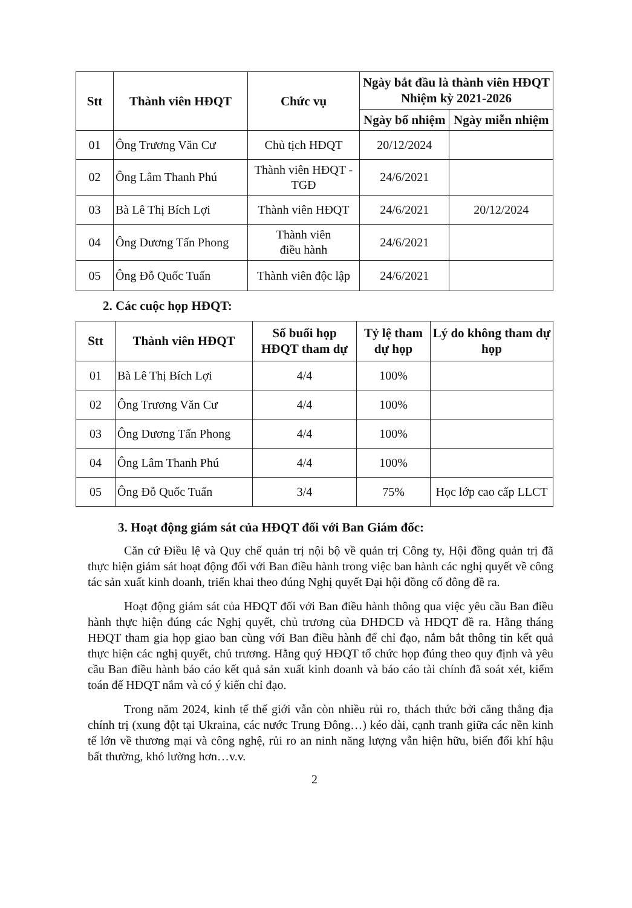| Stt | Thành viên HĐQT | Chức vụ | Ngày bắt đầu là thành viên HĐQT Nhiệm kỳ 2021-2026 | |
| --- | --- | --- | --- | --- |
| | | | Ngày bổ nhiệm | Ngày miễn nhiệm |
| 01 | Ông Trương Văn Cư | Chủ tịch HĐQT | 20/12/2024 | |
| 02 | Ông Lâm Thanh Phú | Thành viên HĐQT - TGĐ | 24/6/2021 | |
| 03 | Bà Lê Thị Bích Lợi | Thành viên HĐQT | 24/6/2021 | 20/12/2024 |
| 04 | Ông Dương Tấn Phong | Thành viên điều hành | 24/6/2021 | |
| 05 | Ông Đỗ Quốc Tuấn | Thành viên độc lập | 24/6/2021 | |
2. Các cuộc họp HĐQT:
| Stt | Thành viên HĐQT | Số buổi họp HĐQT tham dự | Tỷ lệ tham dự họp | Lý do không tham dự họp |
| --- | --- | --- | --- | --- |
| 01 | Bà Lê Thị Bích Lợi | 4/4 | 100% | |
| 02 | Ông Trương Văn Cư | 4/4 | 100% | |
| 03 | Ông Dương Tấn Phong | 4/4 | 100% | |
| 04 | Ông Lâm Thanh Phú | 4/4 | 100% | |
| 05 | Ông Đỗ Quốc Tuấn | 3/4 | 75% | Học lớp cao cấp LLCT |
3. Hoạt động giám sát của HĐQT đối với Ban Giám đốc:
Căn cứ Điều lệ và Quy chế quản trị nội bộ về quản trị Công ty, Hội đồng quản trị đã thực hiện giám sát hoạt động đối với Ban điều hành trong việc ban hành các nghị quyết về công tác sản xuất kinh doanh, triển khai theo đúng Nghị quyết Đại hội đồng cổ đông đề ra.
Hoạt động giám sát của HĐQT đối với Ban điều hành thông qua việc yêu cầu Ban điều hành thực hiện đúng các Nghị quyết, chủ trương của ĐHĐCĐ và HĐQT đề ra. Hằng tháng HĐQT tham gia họp giao ban cùng với Ban điều hành để chỉ đạo, nắm bắt thông tin kết quả thực hiện các nghị quyết, chủ trương. Hằng quý HĐQT tổ chức họp đúng theo quy định và yêu cầu Ban điều hành báo cáo kết quả sản xuất kinh doanh và báo cáo tài chính đã soát xét, kiểm toán để HĐQT nắm và có ý kiến chỉ đạo.
Trong năm 2024, kinh tế thế giới vẫn còn nhiều rủi ro, thách thức bởi căng thẳng địa chính trị (xung đột tại Ukraina, các nước Trung Đông…) kéo dài, cạnh tranh giữa các nền kinh tế lớn về thương mại và công nghệ, rủi ro an ninh năng lượng vẫn hiện hữu, biến đổi khí hậu bất thường, khó lường hơn…v.v.
2